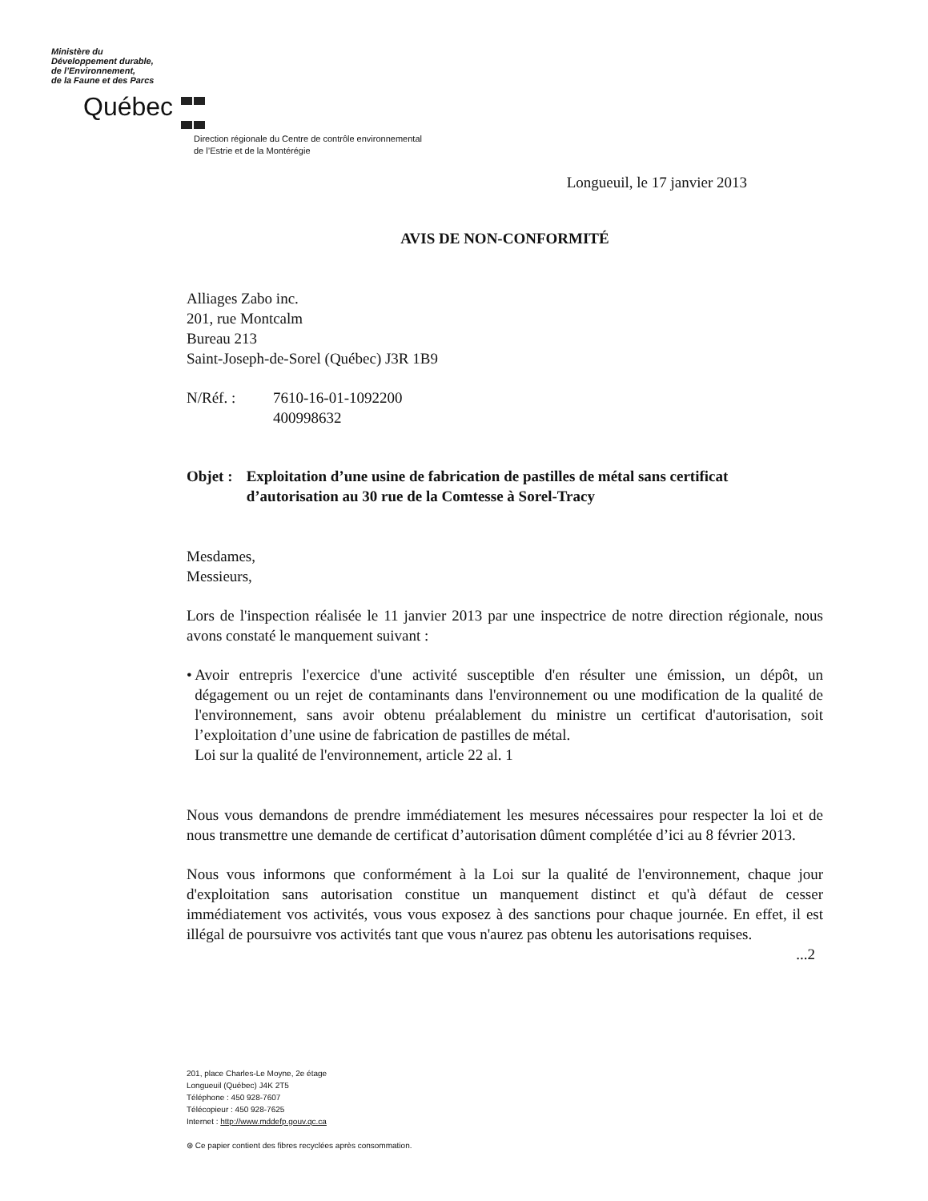Ministère du
Développement durable,
de l’Environnement,
de la Faune et des Parcs
Québec
Direction régionale du Centre de contrôle environnemental
de l’Estrie et de la Montérégie
Longueuil, le 17 janvier 2013
AVIS DE NON-CONFORMITÉ
Alliages Zabo inc.
201, rue Montcalm
Bureau 213
Saint-Joseph-de-Sorel (Québec) J3R 1B9
N/Réf. : 7610-16-01-1092200
400998632
Objet : Exploitation d’une usine de fabrication de pastilles de métal sans certificat d’autorisation au 30 rue de la Comtesse à Sorel-Tracy
Mesdames,
Messieurs,
Lors de l'inspection réalisée le 11 janvier 2013 par une inspectrice de notre direction régionale, nous avons constaté le manquement suivant :
• Avoir entrepris l'exercice d'une activité susceptible d'en résulter une émission, un dépôt, un dégagement ou un rejet de contaminants dans l'environnement ou une modification de la qualité de l'environnement, sans avoir obtenu préalablement du ministre un certificat d'autorisation, soit l’exploitation d’une usine de fabrication de pastilles de métal.
Loi sur la qualité de l'environnement, article 22 al. 1
Nous vous demandons de prendre immédiatement les mesures nécessaires pour respecter la loi et de nous transmettre une demande de certificat d’autorisation dûment complétée d’ici au 8 février 2013.
Nous vous informons que conformément à la Loi sur la qualité de l'environnement, chaque jour d'exploitation sans autorisation constitue un manquement distinct et qu'à défaut de cesser immédiatement vos activités, vous vous exposez à des sanctions pour chaque journée. En effet, il est illégal de poursuivre vos activités tant que vous n'aurez pas obtenu les autorisations requises.
...2
201, place Charles-Le Moyne, 2e étage
Longueuil (Québec) J4K 2T5
Téléphone : 450 928-7607
Télécopieur : 450 928-7625
Internet : http://www.mddefp.gouv.qc.ca
⊛ Ce papier contient des fibres recyclées après consommation.